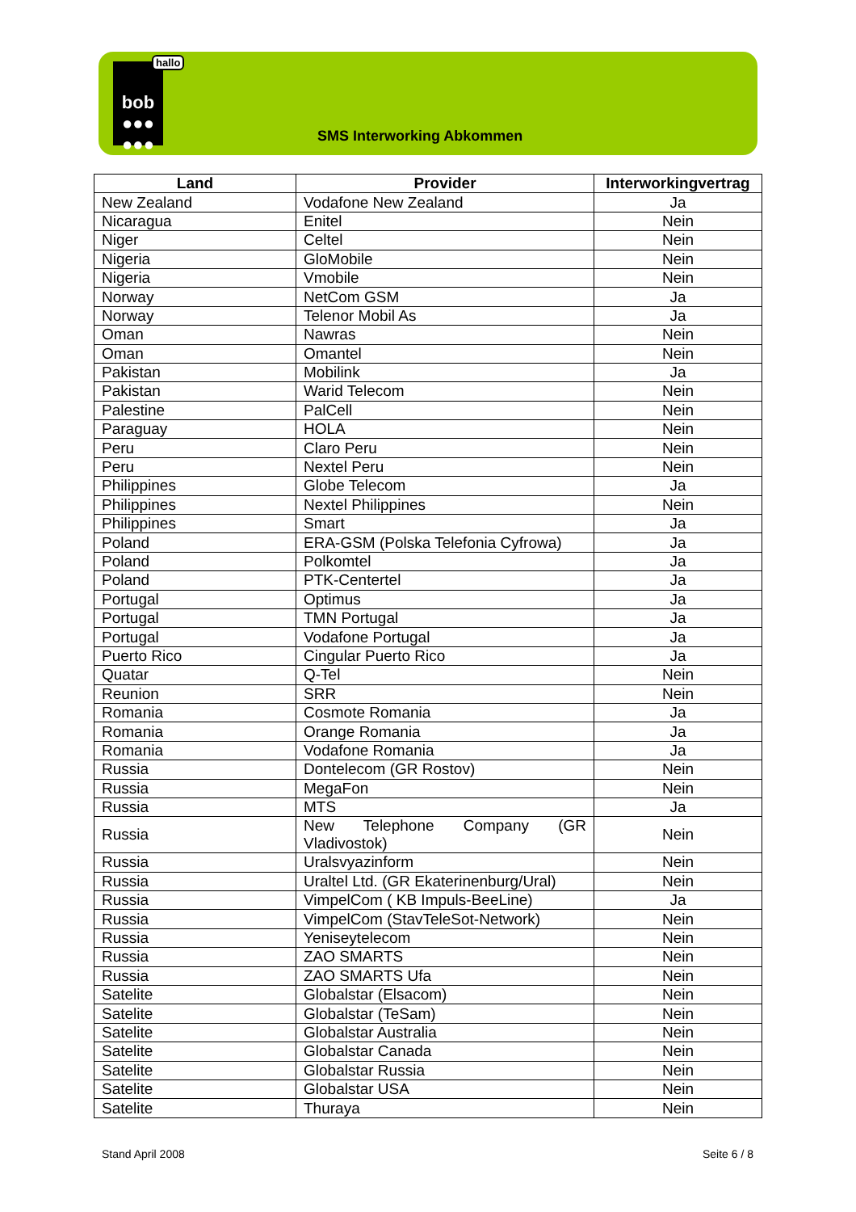bob
●●●
●●●
hallo
SMS Interworking Abkommen
| Land | Provider | Interworkingvertrag |
| --- | --- | --- |
| New Zealand | Vodafone New Zealand | Ja |
| Nicaragua | Enitel | Nein |
| Niger | Celtel | Nein |
| Nigeria | GloMobile | Nein |
| Nigeria | Vmobile | Nein |
| Norway | NetCom GSM | Ja |
| Norway | Telenor Mobil As | Ja |
| Oman | Nawras | Nein |
| Oman | Omantel | Nein |
| Pakistan | Mobilink | Ja |
| Pakistan | Warid Telecom | Nein |
| Palestine | PalCell | Nein |
| Paraguay | HOLA | Nein |
| Peru | Claro Peru | Nein |
| Peru | Nextel Peru | Nein |
| Philippines | Globe Telecom | Ja |
| Philippines | Nextel Philippines | Nein |
| Philippines | Smart | Ja |
| Poland | ERA-GSM (Polska Telefonia Cyfrowa) | Ja |
| Poland | Polkomtel | Ja |
| Poland | PTK-Centertel | Ja |
| Portugal | Optimus | Ja |
| Portugal | TMN Portugal | Ja |
| Portugal | Vodafone Portugal | Ja |
| Puerto Rico | Cingular Puerto Rico | Ja |
| Quatar | Q-Tel | Nein |
| Reunion | SRR | Nein |
| Romania | Cosmote Romania | Ja |
| Romania | Orange Romania | Ja |
| Romania | Vodafone Romania | Ja |
| Russia | Dontelecom (GR Rostov) | Nein |
| Russia | MegaFon | Nein |
| Russia | MTS | Ja |
| Russia | New Telephone Company (GR Vladivostok) | Nein |
| Russia | Uralsvyazinform | Nein |
| Russia | Uraltel Ltd. (GR Ekaterinenburg/Ural) | Nein |
| Russia | VimpelCom ( KB Impuls-BeeLine) | Ja |
| Russia | VimpelCom (StavTeleSot-Network) | Nein |
| Russia | Yeniseytelecom | Nein |
| Russia | ZAO SMARTS | Nein |
| Russia | ZAO SMARTS Ufa | Nein |
| Satelite | Globalstar (Elsacom) | Nein |
| Satelite | Globalstar (TeSam) | Nein |
| Satelite | Globalstar Australia | Nein |
| Satelite | Globalstar Canada | Nein |
| Satelite | Globalstar Russia | Nein |
| Satelite | Globalstar USA | Nein |
| Satelite | Thuraya | Nein |
Stand April 2008 Seite 6 / 8